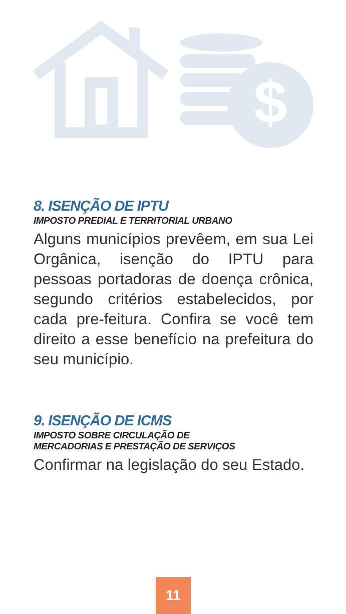$
8. ISENÇÃO DE IPTU
IMPOSTO PREDIAL E TERRITORIAL URBANO
Alguns municípios prevêem, em sua Lei Orgânica, isenção do IPTU para pessoas portadoras de doença crônica, segundo critérios estabelecidos, por cada pre-feitura. Confira se você tem direito a esse benefício na prefeitura do seu município.
9. ISENÇÃO DE ICMS
IMPOSTO SOBRE CIRCULAÇÃO DE
MERCADORIAS E PRESTAÇÃO DE SERVIÇOS
Confirmar na legislação do seu Estado.
11